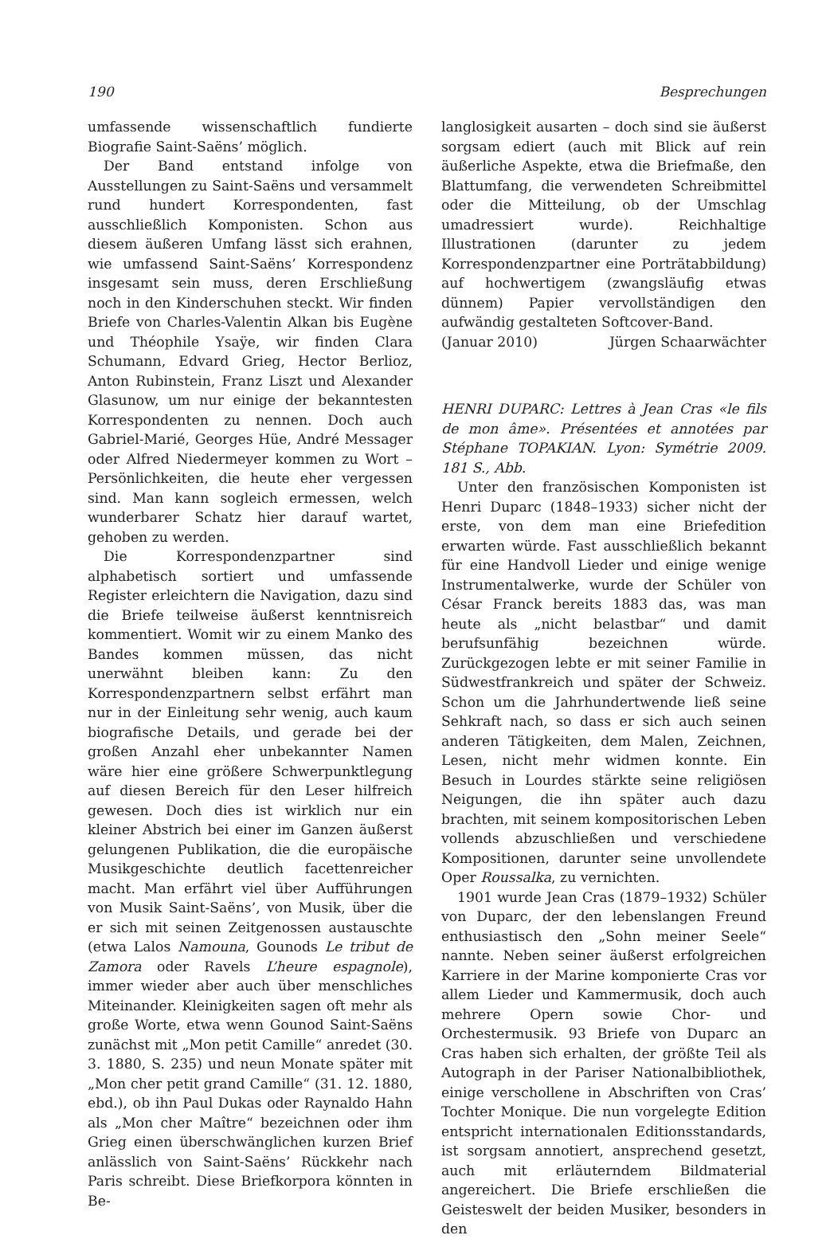190 Besprechungen
umfassende wissenschaftlich fundierte Biografie Saint-Saëns’ möglich.
Der Band entstand infolge von Ausstellungen zu Saint-Saëns und versammelt rund hundert Korrespondenten, fast ausschließlich Komponisten. Schon aus diesem äußeren Umfang lässt sich erahnen, wie umfassend Saint-Saëns’ Korrespondenz insgesamt sein muss, deren Erschließung noch in den Kinderschuhen steckt. Wir finden Briefe von Charles-Valentin Alkan bis Eugène und Théophile Ysaÿe, wir finden Clara Schumann, Edvard Grieg, Hector Berlioz, Anton Rubinstein, Franz Liszt und Alexander Glasunow, um nur einige der bekanntesten Korrespondenten zu nennen. Doch auch Gabriel-Marié, Georges Hüe, André Messager oder Alfred Niedermeyer kommen zu Wort – Persönlichkeiten, die heute eher vergessen sind. Man kann sogleich ermessen, welch wunderbarer Schatz hier darauf wartet, gehoben zu werden.
Die Korrespondenzpartner sind alphabetisch sortiert und umfassende Register erleichtern die Navigation, dazu sind die Briefe teilweise äußerst kenntnisreich kommentiert. Womit wir zu einem Manko des Bandes kommen müssen, das nicht unerwähnt bleiben kann: Zu den Korrespondenzpartnern selbst erfährt man nur in der Einleitung sehr wenig, auch kaum biografische Details, und gerade bei der großen Anzahl eher unbekannter Namen wäre hier eine größere Schwerpunktlegung auf diesen Bereich für den Leser hilfreich gewesen. Doch dies ist wirklich nur ein kleiner Abstrich bei einer im Ganzen äußerst gelungenen Publikation, die die europäische Musikgeschichte deutlich facettenreicher macht. Man erfährt viel über Aufführungen von Musik Saint-Saëns’, von Musik, über die er sich mit seinen Zeitgenossen austauschte (etwa Lalos Namouna, Gounods Le tribut de Zamora oder Ravels L’heure espagnole), immer wieder aber auch über menschliches Miteinander. Kleinigkeiten sagen oft mehr als große Worte, etwa wenn Gounod Saint-Saëns zunächst mit „Mon petit Camille“ anredet (30. 3. 1880, S. 235) und neun Monate später mit „Mon cher petit grand Camille“ (31. 12. 1880, ebd.), ob ihn Paul Dukas oder Raynaldo Hahn als „Mon cher Maître“ bezeichnen oder ihm Grieg einen überschwänglichen kurzen Brief anlässlich von Saint-Saëns’ Rückkehr nach Paris schreibt. Diese Briefkorpora könnten in Be-
langlosigkeit ausarten – doch sind sie äußerst sorgsam ediert (auch mit Blick auf rein äußerliche Aspekte, etwa die Briefmaße, den Blattumfang, die verwendeten Schreibmittel oder die Mitteilung, ob der Umschlag umadressiert wurde). Reichhaltige Illustrationen (darunter zu jedem Korrespondenzpartner eine Porträtabbildung) auf hochwertigem (zwangsläufig etwas dünnem) Papier vervollständigen den aufwändig gestalteten Softcover-Band.
(Januar 2010) Jürgen Schaarwächter
HENRI DUPARC: Lettres à Jean Cras «le fils de mon âme». Présentées et annotées par Stéphane TOPAKIAN. Lyon: Symétrie 2009. 181 S., Abb.
Unter den französischen Komponisten ist Henri Duparc (1848–1933) sicher nicht der erste, von dem man eine Briefedition erwarten würde. Fast ausschließlich bekannt für eine Handvoll Lieder und einige wenige Instrumentalwerke, wurde der Schüler von César Franck bereits 1883 das, was man heute als „nicht belastbar“ und damit berufsunfähig bezeichnen würde. Zurückgezogen lebte er mit seiner Familie in Südwestfrankreich und später der Schweiz. Schon um die Jahrhundertwende ließ seine Sehkraft nach, so dass er sich auch seinen anderen Tätigkeiten, dem Malen, Zeichnen, Lesen, nicht mehr widmen konnte. Ein Besuch in Lourdes stärkte seine religiösen Neigungen, die ihn später auch dazu brachten, mit seinem kompositorischen Leben vollends abzuschließen und verschiedene Kompositionen, darunter seine unvollendete Oper Roussalka, zu vernichten.
1901 wurde Jean Cras (1879–1932) Schüler von Duparc, der den lebenslangen Freund enthusiastisch den „Sohn meiner Seele“ nannte. Neben seiner äußerst erfolgreichen Karriere in der Marine komponierte Cras vor allem Lieder und Kammermusik, doch auch mehrere Opern sowie Chor- und Orchestermusik. 93 Briefe von Duparc an Cras haben sich erhalten, der größte Teil als Autograph in der Pariser Nationalbibliothek, einige verschollene in Abschriften von Cras’ Tochter Monique. Die nun vorgelegte Edition entspricht internationalen Editionsstandards, ist sorgsam annotiert, ansprechend gesetzt, auch mit erläuterndem Bildmaterial angereichert. Die Briefe erschließen die Geisteswelt der beiden Musiker, besonders in den